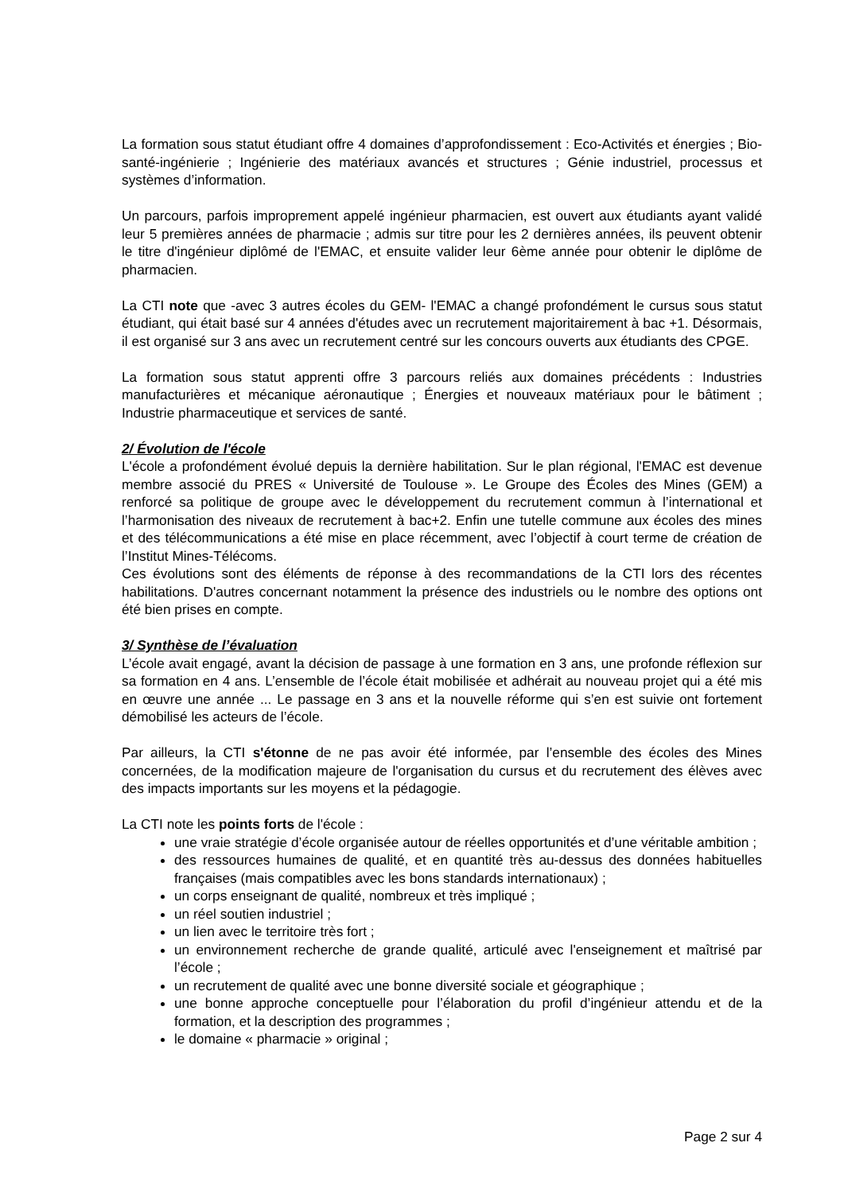La formation sous statut étudiant offre 4 domaines d’approfondissement : Eco-Activités et énergies ; Bio-santé-ingénierie ; Ingénierie des matériaux avancés et structures ; Génie industriel, processus et systèmes d’information.
Un parcours, parfois improprement appelé ingénieur pharmacien, est ouvert aux étudiants ayant validé leur 5 premières années de pharmacie ; admis sur titre pour les 2 dernières années, ils peuvent obtenir le titre d'ingénieur diplômé de l'EMAC, et ensuite valider leur 6ème année pour obtenir le diplôme de pharmacien.
La CTI note que -avec 3 autres écoles du GEM- l'EMAC a changé profondément le cursus sous statut étudiant, qui était basé sur 4 années d'études avec un recrutement majoritairement à bac +1. Désormais, il est organisé sur 3 ans avec un recrutement centré sur les concours ouverts aux étudiants des CPGE.
La formation sous statut apprenti offre 3 parcours reliés aux domaines précédents : Industries manufacturières et mécanique aéronautique ; Énergies et nouveaux matériaux pour le bâtiment ; Industrie pharmaceutique et services de santé.
2/ Évolution de l'école
L'école a profondément évolué depuis la dernière habilitation. Sur le plan régional, l'EMAC est devenue membre associé du PRES « Université de Toulouse ». Le Groupe des Écoles des Mines (GEM) a renforcé sa politique de groupe avec le développement du recrutement commun à l’international et l’harmonisation des niveaux de recrutement à bac+2. Enfin une tutelle commune aux écoles des mines et des télécommunications a été mise en place récemment, avec l’objectif à court terme de création de l’Institut Mines-Télécoms.
Ces évolutions sont des éléments de réponse à des recommandations de la CTI lors des récentes habilitations. D'autres concernant notamment la présence des industriels ou le nombre des options ont été bien prises en compte.
3/ Synthèse de l’évaluation
L’école avait engagé, avant la décision de passage à une formation en 3 ans, une profonde réflexion sur sa formation en 4 ans. L’ensemble de l’école était mobilisée et adhérait au nouveau projet qui a été mis en œuvre une année ... Le passage en 3 ans et la nouvelle réforme qui s’en est suivie ont fortement démobilisé les acteurs de l’école.
Par ailleurs, la CTI s'étonne de ne pas avoir été informée, par l’ensemble des écoles des Mines concernées, de la modification majeure de l'organisation du cursus et du recrutement des élèves avec des impacts importants sur les moyens et la pédagogie.
La CTI note les points forts de l'école :
une vraie stratégie d’école organisée autour de réelles opportunités et d’une véritable ambition ;
des ressources humaines de qualité, et en quantité très au-dessus des données habituelles françaises (mais compatibles avec les bons standards internationaux) ;
un corps enseignant de qualité, nombreux et très impliqué ;
un réel soutien industriel ;
un lien avec le territoire très fort ;
un environnement recherche de grande qualité, articulé avec l'enseignement et maîtrisé par l’école ;
un recrutement de qualité avec une bonne diversité sociale et géographique ;
une bonne approche conceptuelle pour l’élaboration du profil d’ingénieur attendu et de la formation, et la description des programmes ;
le domaine « pharmacie » original ;
Page 2 sur 4